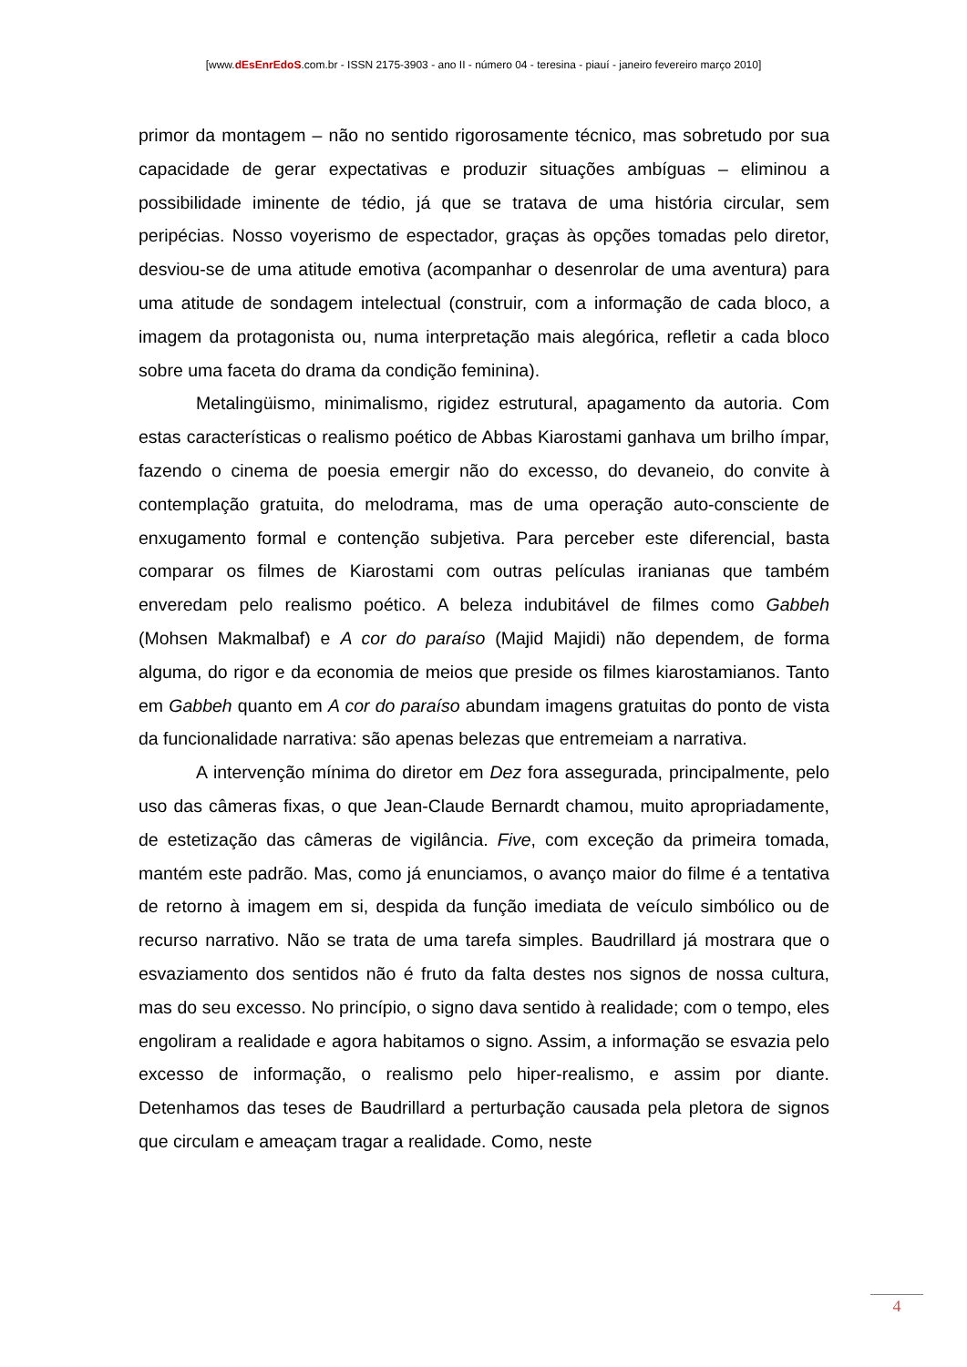[www.dEsEnrEdoS.com.br - ISSN 2175-3903 - ano II - número 04 - teresina - piauí - janeiro fevereiro março 2010]
primor da montagem – não no sentido rigorosamente técnico, mas sobretudo por sua capacidade de gerar expectativas e produzir situações ambíguas – eliminou a possibilidade iminente de tédio, já que se tratava de uma história circular, sem peripécias. Nosso voyerismo de espectador, graças às opções tomadas pelo diretor, desviou-se de uma atitude emotiva (acompanhar o desenrolar de uma aventura) para uma atitude de sondagem intelectual (construir, com a informação de cada bloco, a imagem da protagonista ou, numa interpretação mais alegórica, refletir a cada bloco sobre uma faceta do drama da condição feminina).
Metalingüismo, minimalismo, rigidez estrutural, apagamento da autoria. Com estas características o realismo poético de Abbas Kiarostami ganhava um brilho ímpar, fazendo o cinema de poesia emergir não do excesso, do devaneio, do convite à contemplação gratuita, do melodrama, mas de uma operação auto-consciente de enxugamento formal e contenção subjetiva. Para perceber este diferencial, basta comparar os filmes de Kiarostami com outras películas iranianas que também enveredam pelo realismo poético. A beleza indubitável de filmes como Gabbeh (Mohsen Makmalbaf) e A cor do paraíso (Majid Majidi) não dependem, de forma alguma, do rigor e da economia de meios que preside os filmes kiarostamianos. Tanto em Gabbeh quanto em A cor do paraíso abundam imagens gratuitas do ponto de vista da funcionalidade narrativa: são apenas belezas que entremeiam a narrativa.
A intervenção mínima do diretor em Dez fora assegurada, principalmente, pelo uso das câmeras fixas, o que Jean-Claude Bernardt chamou, muito apropriadamente, de estetização das câmeras de vigilância. Five, com exceção da primeira tomada, mantém este padrão. Mas, como já enunciamos, o avanço maior do filme é a tentativa de retorno à imagem em si, despida da função imediata de veículo simbólico ou de recurso narrativo. Não se trata de uma tarefa simples. Baudrillard já mostrara que o esvaziamento dos sentidos não é fruto da falta destes nos signos de nossa cultura, mas do seu excesso. No princípio, o signo dava sentido à realidade; com o tempo, eles engoliram a realidade e agora habitamos o signo. Assim, a informação se esvazia pelo excesso de informação, o realismo pelo hiper-realismo, e assim por diante. Detenhamos das teses de Baudrillard a perturbação causada pela pletora de signos que circulam e ameaçam tragar a realidade. Como, neste
4